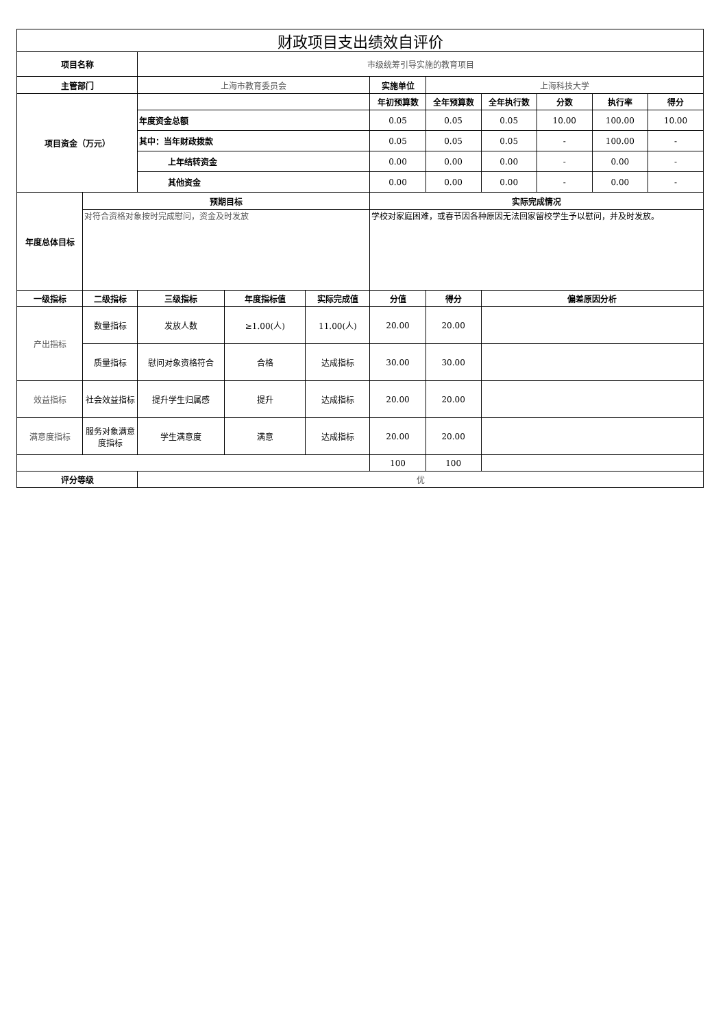| 财政项目支出绩效自评价 | | | | | | | | | | |
| 项目名称 | | 市级统筹引导实施的教育项目 | | | | | | | | |
| 主管部门 | | 上海市教育委员会 | | | 实施单位 | 上海科技大学 | | | | |
| 项目资金（万元） | | | | | 年初预算数 | 全年预算数 | 全年执行数 | 分数 | 执行率 | 得分 |
| | | 年度资金总额 | | | 0.05 | 0.05 | 0.05 | 10.00 | 100.00 | 10.00 |
| | | 其中：当年财政拨款 | | | 0.05 | 0.05 | 0.05 | - | 100.00 | - |
| | | 上年结转资金 | | | 0.00 | 0.00 | 0.00 | - | 0.00 | - |
| | | 其他资金 | | | 0.00 | 0.00 | 0.00 | - | 0.00 | - |
| 年度总体目标 | 预期目标 | | | | 实际完成情况 | | | | | |
| | 对符合资格对象按时完成慰问，资金及时发放 | | | | 学校对家庭困难，或春节因各种原因无法回家留校学生予以慰问，并及时发放。 | | | | | |
| 一级指标 | 二级指标 | 三级指标 | 年度指标值 | 实际完成值 | 分值 | 得分 | 偏差原因分析 | | | |
| 产出指标 | 数量指标 | 发放人数 | ≥1.00(人) | 11.00(人) | 20.00 | 20.00 | | | | |
| | 质量指标 | 慰问对象资格符合 | 合格 | 达成指标 | 30.00 | 30.00 | | | | |
| 效益指标 | 社会效益指标 | 提升学生归属感 | 提升 | 达成指标 | 20.00 | 20.00 | | | | |
| 满意度指标 | 服务对象满意度指标 | 学生满意度 | 满意 | 达成指标 | 20.00 | 20.00 | | | | |
| | | | | | 100 | 100 | | | | |
| 评分等级 | | 优 | | | | | | | | |